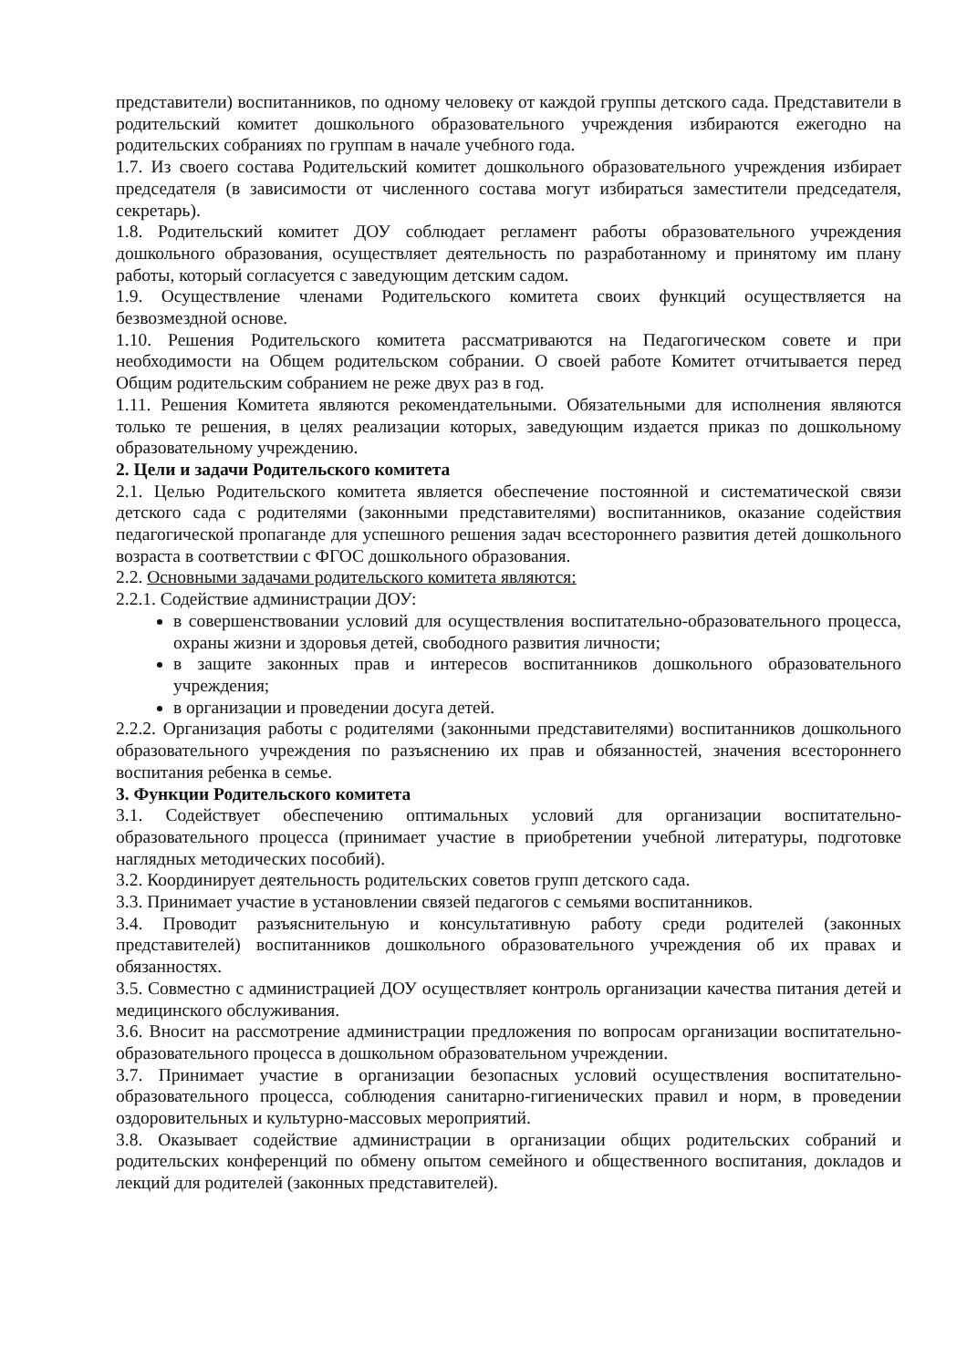представители) воспитанников, по одному человеку от каждой группы детского сада. Представители в родительский комитет дошкольного образовательного учреждения избираются ежегодно на родительских собраниях по группам в начале учебного года.
1.7. Из своего состава Родительский комитет дошкольного образовательного учреждения избирает председателя (в зависимости от численного состава могут избираться заместители председателя, секретарь).
1.8. Родительский комитет ДОУ соблюдает регламент работы образовательного учреждения дошкольного образования, осуществляет деятельность по разработанному и принятому им плану работы, который согласуется с заведующим детским садом.
1.9. Осуществление членами Родительского комитета своих функций осуществляется на безвозмездной основе.
1.10. Решения Родительского комитета рассматриваются на Педагогическом совете и при необходимости на Общем родительском собрании. О своей работе Комитет отчитывается перед Общим родительским собранием не реже двух раз в год.
1.11. Решения Комитета являются рекомендательными. Обязательными для исполнения являются только те решения, в целях реализации которых, заведующим издается приказ по дошкольному образовательному учреждению.
2. Цели и задачи Родительского комитета
2.1. Целью Родительского комитета является обеспечение постоянной и систематической связи детского сада с родителями (законными представителями) воспитанников, оказание содействия педагогической пропаганде для успешного решения задач всестороннего развития детей дошкольного возраста в соответствии с ФГОС дошкольного образования.
2.2. Основными задачами родительского комитета являются:
2.2.1. Содействие администрации ДОУ:
в совершенствовании условий для осуществления воспитательно-образовательного процесса, охраны жизни и здоровья детей, свободного развития личности;
в защите законных прав и интересов воспитанников дошкольного образовательного учреждения;
в организации и проведении досуга детей.
2.2.2. Организация работы с родителями (законными представителями) воспитанников дошкольного образовательного учреждения по разъяснению их прав и обязанностей, значения всестороннего воспитания ребенка в семье.
3. Функции Родительского комитета
3.1. Содействует обеспечению оптимальных условий для организации воспитательно-образовательного процесса (принимает участие в приобретении учебной литературы, подготовке наглядных методических пособий).
3.2. Координирует деятельность родительских советов групп детского сада.
3.3. Принимает участие в установлении связей педагогов с семьями воспитанников.
3.4. Проводит разъяснительную и консультативную работу среди родителей (законных представителей) воспитанников дошкольного образовательного учреждения об их правах и обязанностях.
3.5. Совместно с администрацией ДОУ осуществляет контроль организации качества питания детей и медицинского обслуживания.
3.6. Вносит на рассмотрение администрации предложения по вопросам организации воспитательно-образовательного процесса в дошкольном образовательном учреждении.
3.7. Принимает участие в организации безопасных условий осуществления воспитательно-образовательного процесса, соблюдения санитарно-гигиенических правил и норм, в проведении оздоровительных и культурно-массовых мероприятий.
3.8. Оказывает содействие администрации в организации общих родительских собраний и родительских конференций по обмену опытом семейного и общественного воспитания, докладов и лекций для родителей (законных представителей).